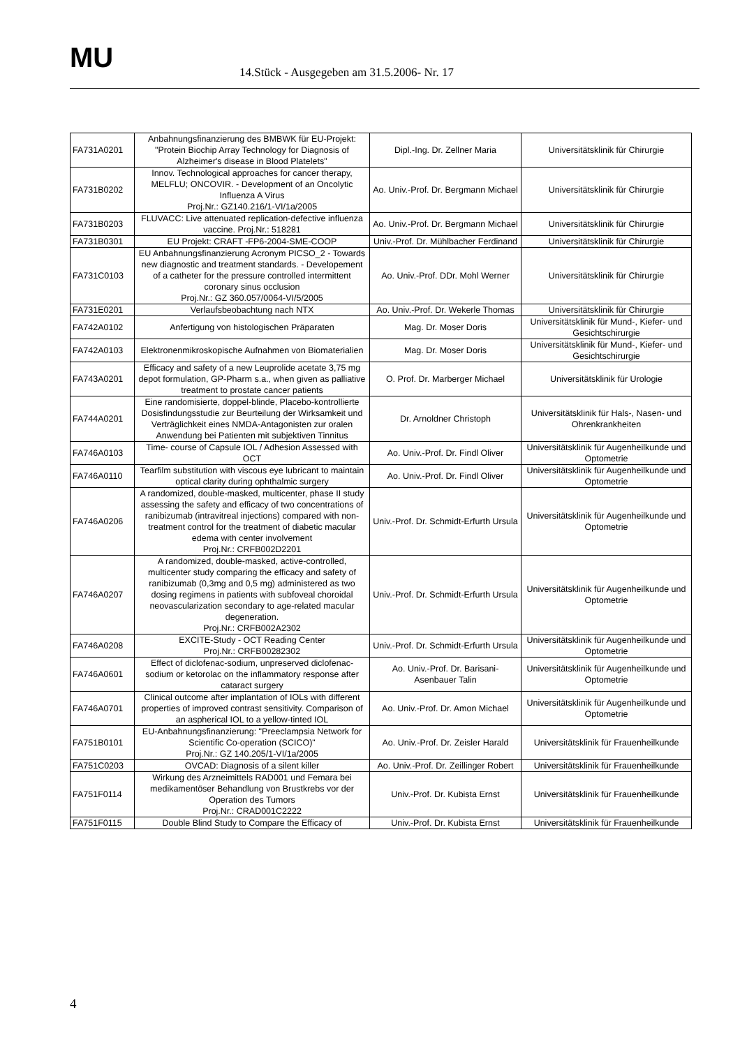MU
14.Stück - Ausgegeben am 31.5.2006- Nr. 17
| FA731A0201 | Anbahnungsfinanzierung des BMBWK für EU-Projekt: "Protein Biochip Array Technology for Diagnosis of Alzheimer's disease in Blood Platelets" | Dipl.-Ing. Dr. Zellner Maria | Universitätsklinik für Chirurgie |
| FA731B0202 | Innov. Technological approaches for cancer therapy, MELFLU; ONCOVIR. - Development of an Oncolytic Influenza A Virus Proj.Nr.: GZ140.216/1-VI/1a/2005 | Ao. Univ.-Prof. Dr. Bergmann Michael | Universitätsklinik für Chirurgie |
| FA731B0203 | FLUVACC: Live attenuated replication-defective influenza vaccine. Proj.Nr.: 518281 | Ao. Univ.-Prof. Dr. Bergmann Michael | Universitätsklinik für Chirurgie |
| FA731B0301 | EU Projekt: CRAFT -FP6-2004-SME-COOP | Univ.-Prof. Dr. Mühlbacher Ferdinand | Universitätsklinik für Chirurgie |
| FA731C0103 | EU Anbahnungsfinanzierung Acronym PICSO_2 - Towards new diagnostic and treatment standards. - Developement of a catheter for the pressure controlled intermittent coronary sinus occlusion Proj.Nr.: GZ 360.057/0064-VI/5/2005 | Ao. Univ.-Prof. DDr. Mohl Werner | Universitätsklinik für Chirurgie |
| FA731E0201 | Verlaufsbeobachtung nach NTX | Ao. Univ.-Prof. Dr. Wekerle Thomas | Universitätsklinik für Chirurgie |
| FA742A0102 | Anfertigung von histologischen Präparaten | Mag. Dr. Moser Doris | Universitätsklinik für Mund-, Kiefer- und Gesichtschirurgie |
| FA742A0103 | Elektronenmikroskopische Aufnahmen von Biomaterialien | Mag. Dr. Moser Doris | Universitätsklinik für Mund-, Kiefer- und Gesichtschirurgie |
| FA743A0201 | Efficacy and safety of a new Leuprolide acetate 3,75 mg depot formulation, GP-Pharm s.a., when given as palliative treatment to prostate cancer patients | O. Prof. Dr. Marberger Michael | Universitätsklinik für Urologie |
| FA744A0201 | Eine randomisierte, doppel-blinde, Placebo-kontrollierte Dosisfindungsstudie zur Beurteilung der Wirksamkeit und Verträglichkeit eines NMDA-Antagonisten zur oralen Anwendung bei Patienten mit subjektiven Tinnitus | Dr. Arnoldner Christoph | Universitätsklinik für Hals-, Nasen- und Ohrenkrankheiten |
| FA746A0103 | Time- course of Capsule IOL / Adhesion Assessed with OCT | Ao. Univ.-Prof. Dr. Findl Oliver | Universitätsklinik für Augenheilkunde und Optometrie |
| FA746A0110 | Tearfilm substitution with viscous eye lubricant to maintain optical clarity during ophthalmic surgery | Ao. Univ.-Prof. Dr. Findl Oliver | Universitätsklinik für Augenheilkunde und Optometrie |
| FA746A0206 | A randomized, double-masked, multicenter, phase II study assessing the safety and efficacy of two concentrations of ranibizumab (intravitreal injections) compared with non-treatment control for the treatment of diabetic macular edema with center involvement Proj.Nr.: CRFB002D2201 | Univ.-Prof. Dr. Schmidt-Erfurth Ursula | Universitätsklinik für Augenheilkunde und Optometrie |
| FA746A0207 | A randomized, double-masked, active-controlled, multicenter study comparing the efficacy and safety of ranibizumab (0,3mg and 0,5 mg) administered as two dosing regimens in patients with subfoveal choroidal neovascularization secondary to age-related macular degeneration. Proj.Nr.: CRFB002A2302 | Univ.-Prof. Dr. Schmidt-Erfurth Ursula | Universitätsklinik für Augenheilkunde und Optometrie |
| FA746A0208 | EXCITE-Study - OCT Reading Center Proj.Nr.: CRFB00282302 | Univ.-Prof. Dr. Schmidt-Erfurth Ursula | Universitätsklinik für Augenheilkunde und Optometrie |
| FA746A0601 | Effect of diclofenac-sodium, unpreserved diclofenac-sodium or ketorolac on the inflammatory response after cataract surgery | Ao. Univ.-Prof. Dr. Barisani-Asenbauer Talin | Universitätsklinik für Augenheilkunde und Optometrie |
| FA746A0701 | Clinical outcome after implantation of IOLs with different properties of improved contrast sensitivity. Comparison of an aspherical IOL to a yellow-tinted IOL | Ao. Univ.-Prof. Dr. Amon Michael | Universitätsklinik für Augenheilkunde und Optometrie |
| FA751B0101 | EU-Anbahnungsfinanzierung: "Preeclampsia Network for Scientific Co-operation (SCICO)" Proj.Nr.: GZ 140.205/1-VI/1a/2005 | Ao. Univ.-Prof. Dr. Zeisler Harald | Universitätsklinik für Frauenheilkunde |
| FA751C0203 | OVCAD: Diagnosis of a silent killer | Ao. Univ.-Prof. Dr. Zeillinger Robert | Universitätsklinik für Frauenheilkunde |
| FA751F0114 | Wirkung des Arzneimittels RAD001 und Femara bei medikamentöser Behandlung von Brustkrebs vor der Operation des Tumors Proj.Nr.: CRAD001C2222 | Univ.-Prof. Dr. Kubista Ernst | Universitätsklinik für Frauenheilkunde |
| FA751F0115 | Double Blind Study to Compare the Efficacy of | Univ.-Prof. Dr. Kubista Ernst | Universitätsklinik für Frauenheilkunde |
4